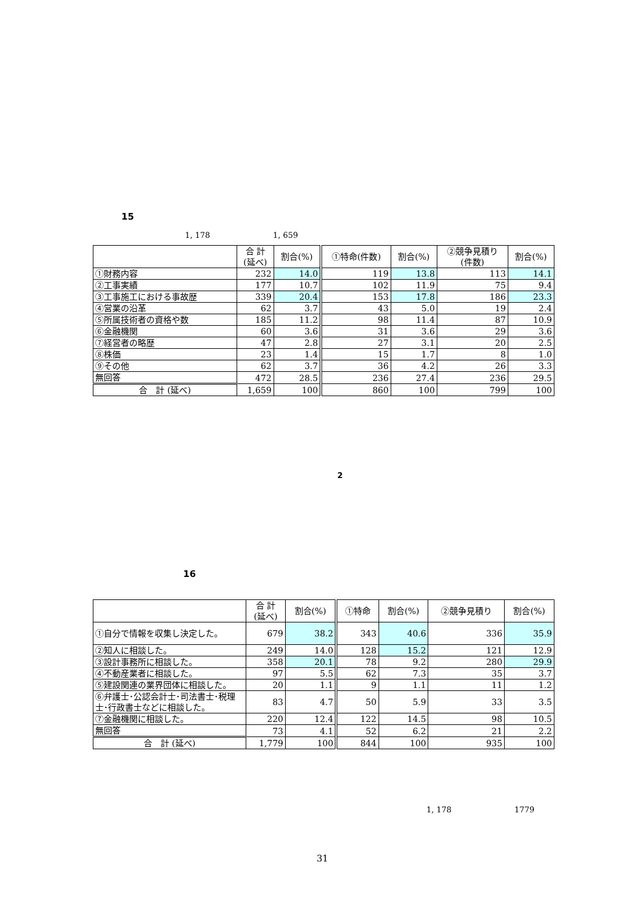15
1, 178 1, 659
| | 合 計 (延べ) | 割合(%) | ①特命(件数) | 割合(%) | ②競争見積り (件数) | 割合(%) |
| --- | --- | --- | --- | --- | --- | --- |
| ①財務内容 | 232 | 14.0 | 119 | 13.8 | 113 | 14.1 |
| ②工事実績 | 177 | 10.7 | 102 | 11.9 | 75 | 9.4 |
| ③工事施工における事故歴 | 339 | 20.4 | 153 | 17.8 | 186 | 23.3 |
| ④営業の沿革 | 62 | 3.7 | 43 | 5.0 | 19 | 2.4 |
| ⑤所属技術者の資格や数 | 185 | 11.2 | 98 | 11.4 | 87 | 10.9 |
| ⑥金融機関 | 60 | 3.6 | 31 | 3.6 | 29 | 3.6 |
| ⑦経営者の略歴 | 47 | 2.8 | 27 | 3.1 | 20 | 2.5 |
| ⑧株価 | 23 | 1.4 | 15 | 1.7 | 8 | 1.0 |
| ⑨その他 | 62 | 3.7 | 36 | 4.2 | 26 | 3.3 |
| 無回答 | 472 | 28.5 | 236 | 27.4 | 236 | 29.5 |
| 合 計 (延べ) | 1,659 | 100 | 860 | 100 | 799 | 100 |
2
16
| | 合 計 (延べ) | 割合(%) | ①特命 | 割合(%) | ②競争見積り | 割合(%) |
| --- | --- | --- | --- | --- | --- | --- |
| ①自分で情報を収集し決定した。 | 679 | 38.2 | 343 | 40.6 | 336 | 35.9 |
| ②知人に相談した。 | 249 | 14.0 | 128 | 15.2 | 121 | 12.9 |
| ③設計事務所に相談した。 | 358 | 20.1 | 78 | 9.2 | 280 | 29.9 |
| ④不動産業者に相談した。 | 97 | 5.5 | 62 | 7.3 | 35 | 3.7 |
| ⑤建設関連の業界団体に相談した。 | 20 | 1.1 | 9 | 1.1 | 11 | 1.2 |
| ⑥弁護士･公認会計士･司法書士･税理士･行政書士などに相談した。 | 83 | 4.7 | 50 | 5.9 | 33 | 3.5 |
| ⑦金融機関に相談した。 | 220 | 12.4 | 122 | 14.5 | 98 | 10.5 |
| 無回答 | 73 | 4.1 | 52 | 6.2 | 21 | 2.2 |
| 合 計 (延べ) | 1,779 | 100 | 844 | 100 | 935 | 100 |
1, 178 1779
31